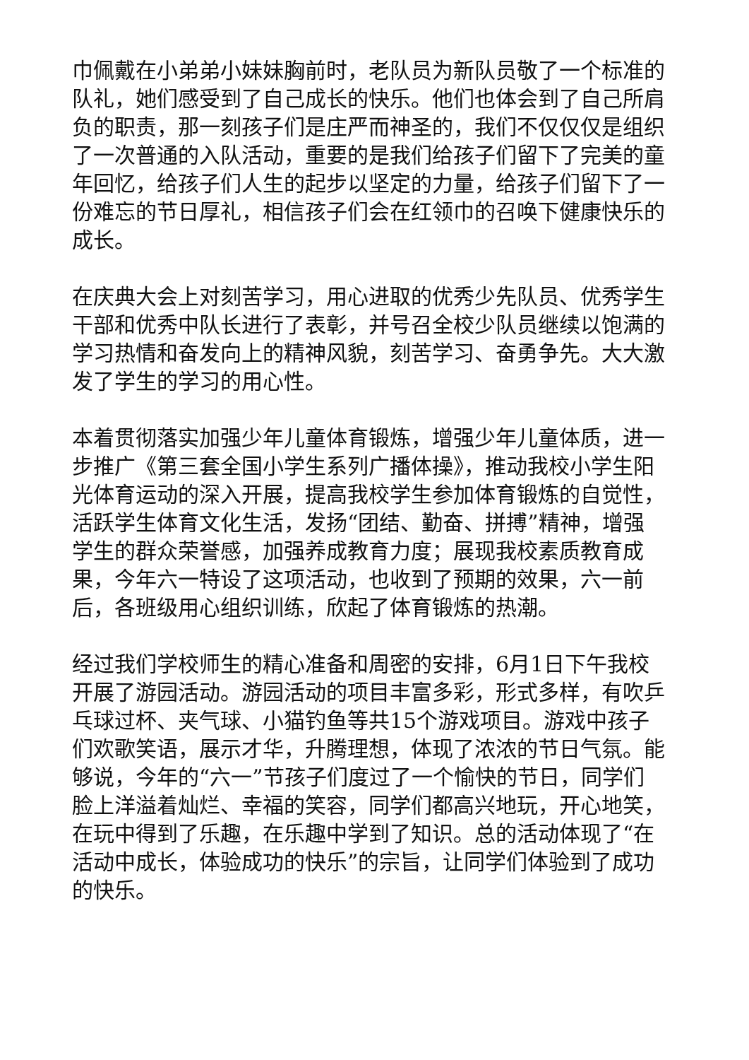巾佩戴在小弟弟小妹妹胸前时，老队员为新队员敬了一个标准的队礼，她们感受到了自己成长的快乐。他们也体会到了自己所肩负的职责，那一刻孩子们是庄严而神圣的，我们不仅仅仅是组织了一次普通的入队活动，重要的是我们给孩子们留下了完美的童年回忆，给孩子们人生的起步以坚定的力量，给孩子们留下了一份难忘的节日厚礼，相信孩子们会在红领巾的召唤下健康快乐的成长。
在庆典大会上对刻苦学习，用心进取的优秀少先队员、优秀学生干部和优秀中队长进行了表彰，并号召全校少队员继续以饱满的学习热情和奋发向上的精神风貌，刻苦学习、奋勇争先。大大激发了学生的学习的用心性。
本着贯彻落实加强少年儿童体育锻炼，增强少年儿童体质，进一步推广《第三套全国小学生系列广播体操》，推动我校小学生阳光体育运动的深入开展，提高我校学生参加体育锻炼的自觉性，活跃学生体育文化生活，发扬“团结、勤奋、拼搏”精神，增强学生的群众荣誉感，加强养成教育力度；展现我校素质教育成果，今年六一特设了这项活动，也收到了预期的效果，六一前后，各班级用心组织训练，欣起了体育锻炼的热潮。
经过我们学校师生的精心准备和周密的安排，6月1日下午我校开展了游园活动。游园活动的项目丰富多彩，形式多样，有吹乒乓球过杯、夹气球、小猫钓鱼等共15个游戏项目。游戏中孩子们欢歌笑语，展示才华，升腾理想，体现了浓浓的节日气氛。能够说，今年的“六一”节孩子们度过了一个愉快的节日，同学们脸上洋溢着灿烂、幸福的笑容，同学们都高兴地玩，开心地笑，在玩中得到了乐趣，在乐趣中学到了知识。总的活动体现了“在活动中成长，体验成功的快乐”的宗旨，让同学们体验到了成功的快乐。